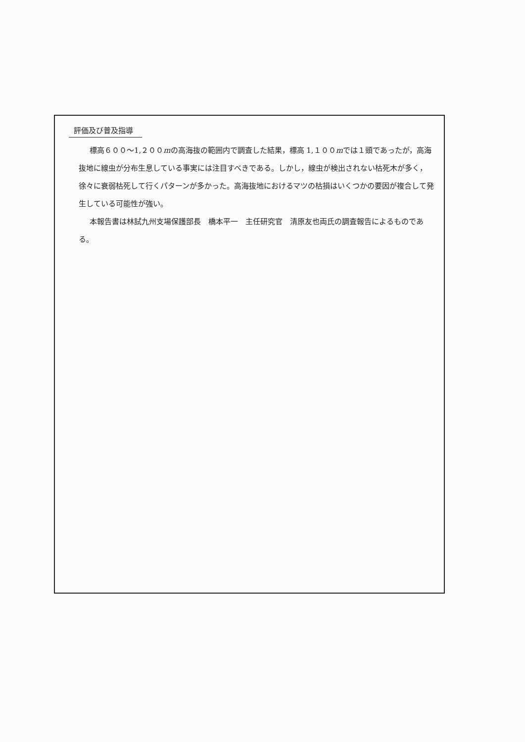評価及び普及指導
標高６００～1,２００mの高海抜の範囲内で調査した結果，標高 1,１００mでは１頭であったが，高海抜地に線虫が分布生息している事実には注目すべきである。しかし，線虫が検出されない枯死木が多く，徐々に衰弱枯死して行くパターンが多かった。高海抜地におけるマツの枯損はいくつかの要因が複合して発生している可能性が強い。
本報告書は林試九州支場保護部長　橋本平一　主任研究官　清原友也両氏の調査報告によるものである。